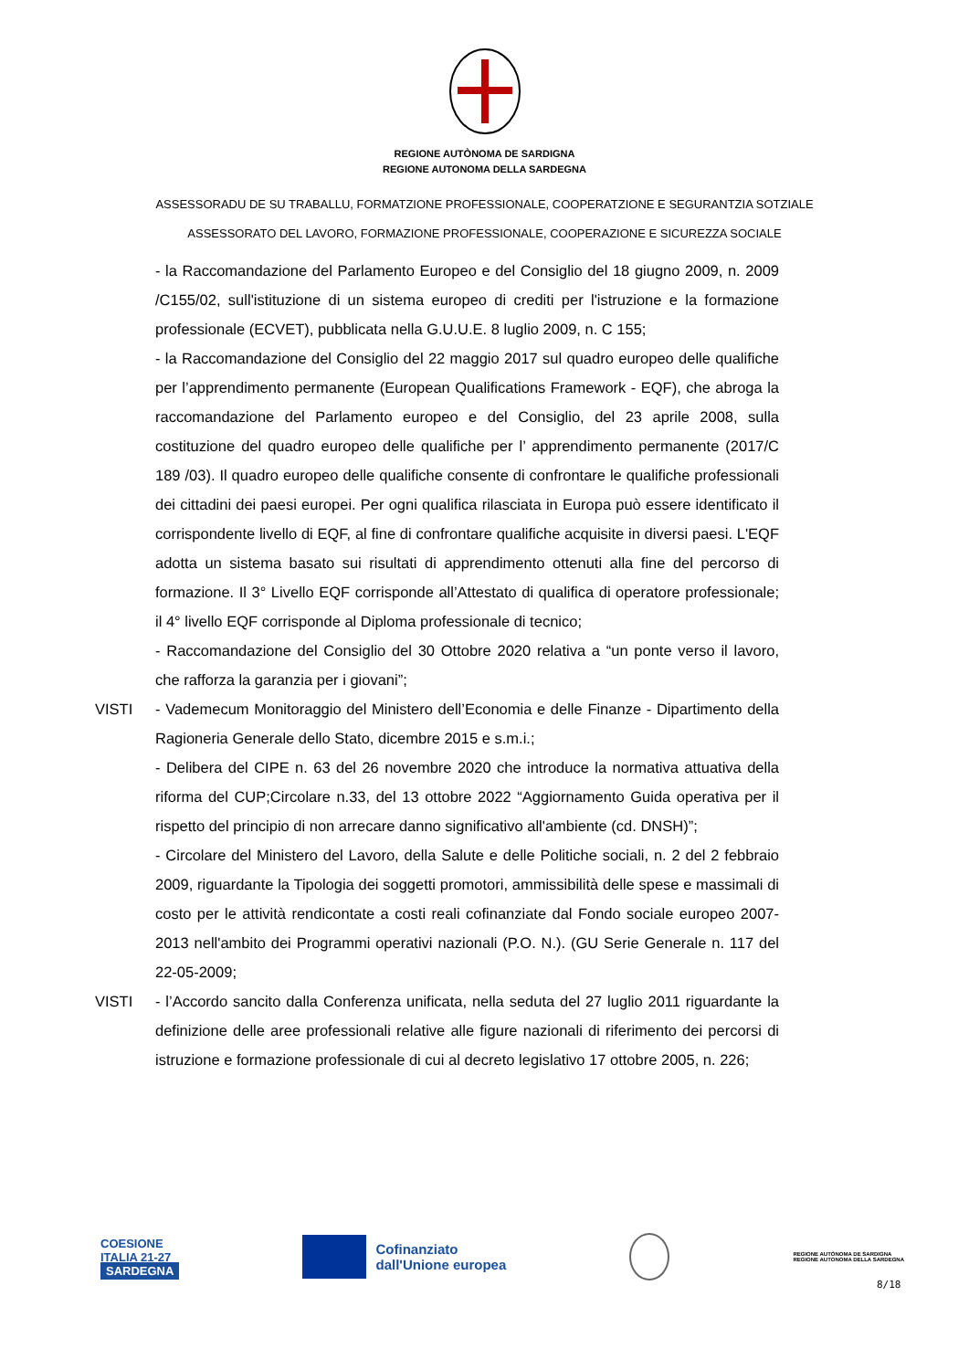REGIONE AUTÒNOMA DE SARDIGNA
REGIONE AUTONOMA DELLA SARDEGNA
ASSESSORADU DE SU TRABALLU, FORMATZIONE PROFESSIONALE, COOPERATZIONE E SEGURANTZIA SOTZIALE
ASSESSORATO DEL LAVORO, FORMAZIONE PROFESSIONALE, COOPERAZIONE E SICUREZZA SOCIALE
- la Raccomandazione del Parlamento Europeo e del Consiglio del 18 giugno 2009, n. 2009 /C155/02, sull'istituzione di un sistema europeo di crediti per l'istruzione e la formazione professionale (ECVET), pubblicata nella G.U.U.E. 8 luglio 2009, n. C 155;
- la Raccomandazione del Consiglio del 22 maggio 2017 sul quadro europeo delle qualifiche per l’apprendimento permanente (European Qualifications Framework - EQF), che abroga la raccomandazione del Parlamento europeo e del Consiglio, del 23 aprile 2008, sulla costituzione del quadro europeo delle qualifiche per l’ apprendimento permanente (2017/C 189 /03). Il quadro europeo delle qualifiche consente di confrontare le qualifiche professionali dei cittadini dei paesi europei. Per ogni qualifica rilasciata in Europa può essere identificato il corrispondente livello di EQF, al fine di confrontare qualifiche acquisite in diversi paesi. L'EQF adotta un sistema basato sui risultati di apprendimento ottenuti alla fine del percorso di formazione. Il 3° Livello EQF corrisponde all’Attestato di qualifica di operatore professionale; il 4° livello EQF corrisponde al Diploma professionale di tecnico;
- Raccomandazione del Consiglio del 30 Ottobre 2020 relativa a “un ponte verso il lavoro, che rafforza la garanzia per i giovani”;
VISTI - Vademecum Monitoraggio del Ministero dell’Economia e delle Finanze - Dipartimento della Ragioneria Generale dello Stato, dicembre 2015 e s.m.i.;
- Delibera del CIPE n. 63 del 26 novembre 2020 che introduce la normativa attuativa della riforma del CUP;Circolare n.33, del 13 ottobre 2022 “Aggiornamento Guida operativa per il rispetto del principio di non arrecare danno significativo all'ambiente (cd. DNSH)”;
- Circolare del Ministero del Lavoro, della Salute e delle Politiche sociali, n. 2 del 2 febbraio 2009, riguardante la Tipologia dei soggetti promotori, ammissibilità delle spese e massimali di costo per le attività rendicontate a costi reali cofinanziate dal Fondo sociale europeo 2007-2013 nell'ambito dei Programmi operativi nazionali (P.O. N.). (GU Serie Generale n. 117 del 22-05-2009;
VISTI - l’Accordo sancito dalla Conferenza unificata, nella seduta del 27 luglio 2011 riguardante la definizione delle aree professionali relative alle figure nazionali di riferimento dei percorsi di istruzione e formazione professionale di cui al decreto legislativo 17 ottobre 2005, n. 226;
COESIONE
ITALIA 21-27
SARDEGNA
Cofinanziato
dall'Unione europea
REGIONE AUTÒNOMA DE SARDIGNA
REGIONE AUTONOMA DELLA SARDEGNA
8/18